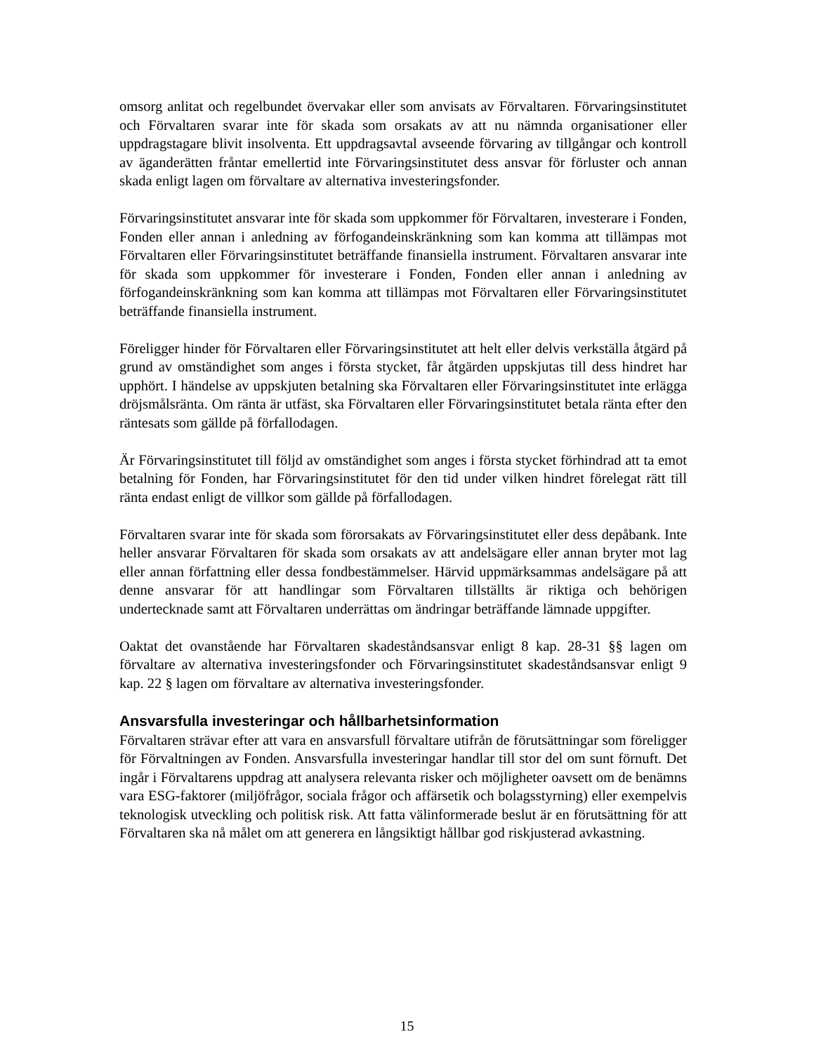omsorg anlitat och regelbundet övervakar eller som anvisats av Förvaltaren. Förvaringsinstitutet och Förvaltaren svarar inte för skada som orsakats av att nu nämnda organisationer eller uppdragstagare blivit insolventa. Ett uppdragsavtal avseende förvaring av tillgångar och kontroll av äganderätten fråntar emellertid inte Förvaringsinstitutet dess ansvar för förluster och annan skada enligt lagen om förvaltare av alternativa investeringsfonder.
Förvaringsinstitutet ansvarar inte för skada som uppkommer för Förvaltaren, investerare i Fonden, Fonden eller annan i anledning av förfogandeinskränkning som kan komma att tillämpas mot Förvaltaren eller Förvaringsinstitutet beträffande finansiella instrument. Förvaltaren ansvarar inte för skada som uppkommer för investerare i Fonden, Fonden eller annan i anledning av förfogandeinskränkning som kan komma att tillämpas mot Förvaltaren eller Förvaringsinstitutet beträffande finansiella instrument.
Föreligger hinder för Förvaltaren eller Förvaringsinstitutet att helt eller delvis verkställa åtgärd på grund av omständighet som anges i första stycket, får åtgärden uppskjutas till dess hindret har upphört. I händelse av uppskjuten betalning ska Förvaltaren eller Förvaringsinstitutet inte erlägga dröjsmålsränta. Om ränta är utfäst, ska Förvaltaren eller Förvaringsinstitutet betala ränta efter den räntesats som gällde på förfallodagen.
Är Förvaringsinstitutet till följd av omständighet som anges i första stycket förhindrad att ta emot betalning för Fonden, har Förvaringsinstitutet för den tid under vilken hindret förelegat rätt till ränta endast enligt de villkor som gällde på förfallodagen.
Förvaltaren svarar inte för skada som förorsakats av Förvaringsinstitutet eller dess depåbank. Inte heller ansvarar Förvaltaren för skada som orsakats av att andelsägare eller annan bryter mot lag eller annan författning eller dessa fondbestämmelser. Härvid uppmärksammas andelsägare på att denne ansvarar för att handlingar som Förvaltaren tillställts är riktiga och behörigen undertecknade samt att Förvaltaren underrättas om ändringar beträffande lämnade uppgifter.
Oaktat det ovanstående har Förvaltaren skadeståndsansvar enligt 8 kap. 28-31 §§ lagen om förvaltare av alternativa investeringsfonder och Förvaringsinstitutet skadeståndsansvar enligt 9 kap. 22 § lagen om förvaltare av alternativa investeringsfonder.
Ansvarsfulla investeringar och hållbarhetsinformation
Förvaltaren strävar efter att vara en ansvarsfull förvaltare utifrån de förutsättningar som föreligger för Förvaltningen av Fonden. Ansvarsfulla investeringar handlar till stor del om sunt förnuft. Det ingår i Förvaltarens uppdrag att analysera relevanta risker och möjligheter oavsett om de benämns vara ESG-faktorer (miljöfrågor, sociala frågor och affärsetik och bolagsstyrning) eller exempelvis teknologisk utveckling och politisk risk. Att fatta välinformerade beslut är en förutsättning för att Förvaltaren ska nå målet om att generera en långsiktigt hållbar god riskjusterad avkastning.
15